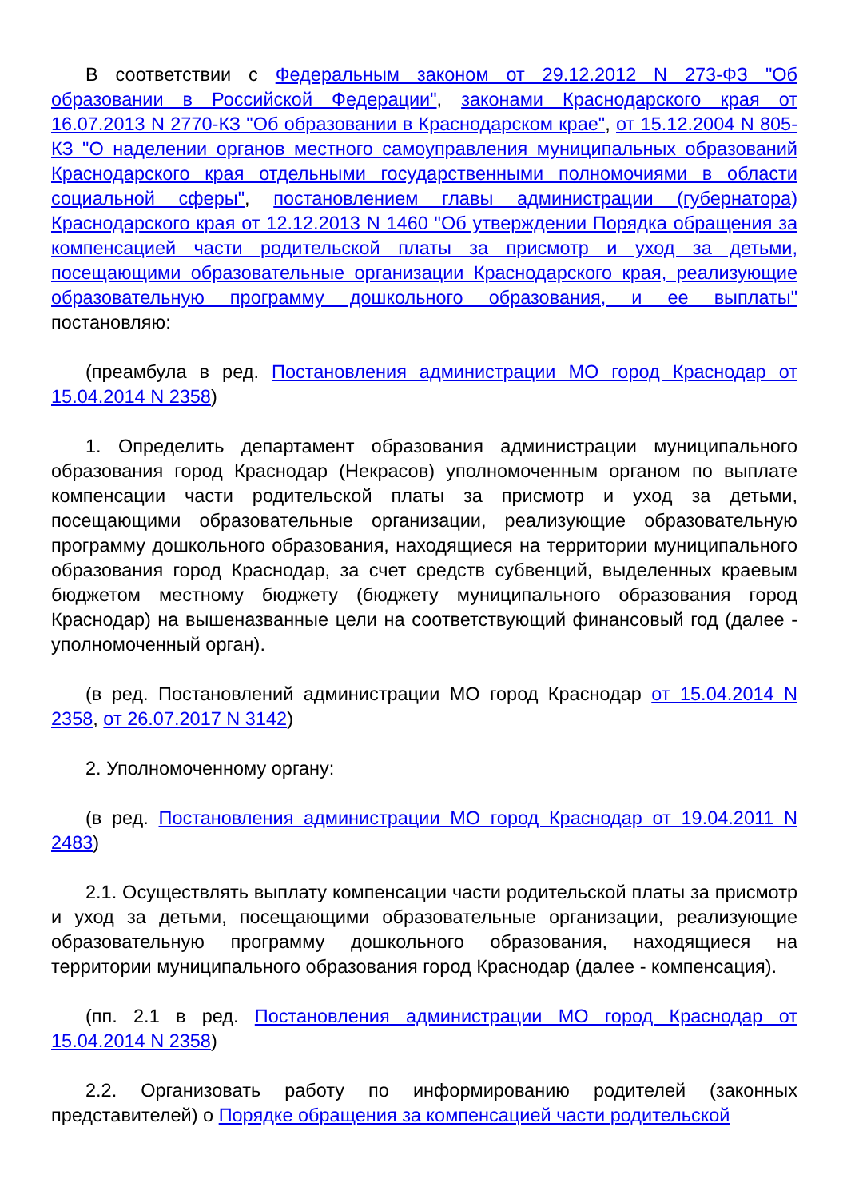В соответствии с Федеральным законом от 29.12.2012 N 273-ФЗ "Об образовании в Российской Федерации", законами Краснодарского края от 16.07.2013 N 2770-КЗ "Об образовании в Краснодарском крае", от 15.12.2004 N 805-КЗ "О наделении органов местного самоуправления муниципальных образований Краснодарского края отдельными государственными полномочиями в области социальной сферы", постановлением главы администрации (губернатора) Краснодарского края от 12.12.2013 N 1460 "Об утверждении Порядка обращения за компенсацией части родительской платы за присмотр и уход за детьми, посещающими образовательные организации Краснодарского края, реализующие образовательную программу дошкольного образования, и ее выплаты" постановляю:
(преамбула в ред. Постановления администрации МО город Краснодар от 15.04.2014 N 2358)
1. Определить департамент образования администрации муниципального образования город Краснодар (Некрасов) уполномоченным органом по выплате компенсации части родительской платы за присмотр и уход за детьми, посещающими образовательные организации, реализующие образовательную программу дошкольного образования, находящиеся на территории муниципального образования город Краснодар, за счет средств субвенций, выделенных краевым бюджетом местному бюджету (бюджету муниципального образования город Краснодар) на вышеназванные цели на соответствующий финансовый год (далее - уполномоченный орган).
(в ред. Постановлений администрации МО город Краснодар от 15.04.2014 N 2358, от 26.07.2017 N 3142)
2. Уполномоченному органу:
(в ред. Постановления администрации МО город Краснодар от 19.04.2011 N 2483)
2.1. Осуществлять выплату компенсации части родительской платы за присмотр и уход за детьми, посещающими образовательные организации, реализующие образовательную программу дошкольного образования, находящиеся на территории муниципального образования город Краснодар (далее - компенсация).
(пп. 2.1 в ред. Постановления администрации МО город Краснодар от 15.04.2014 N 2358)
2.2. Организовать работу по информированию родителей (законных представителей) о Порядке обращения за компенсацией части родительской